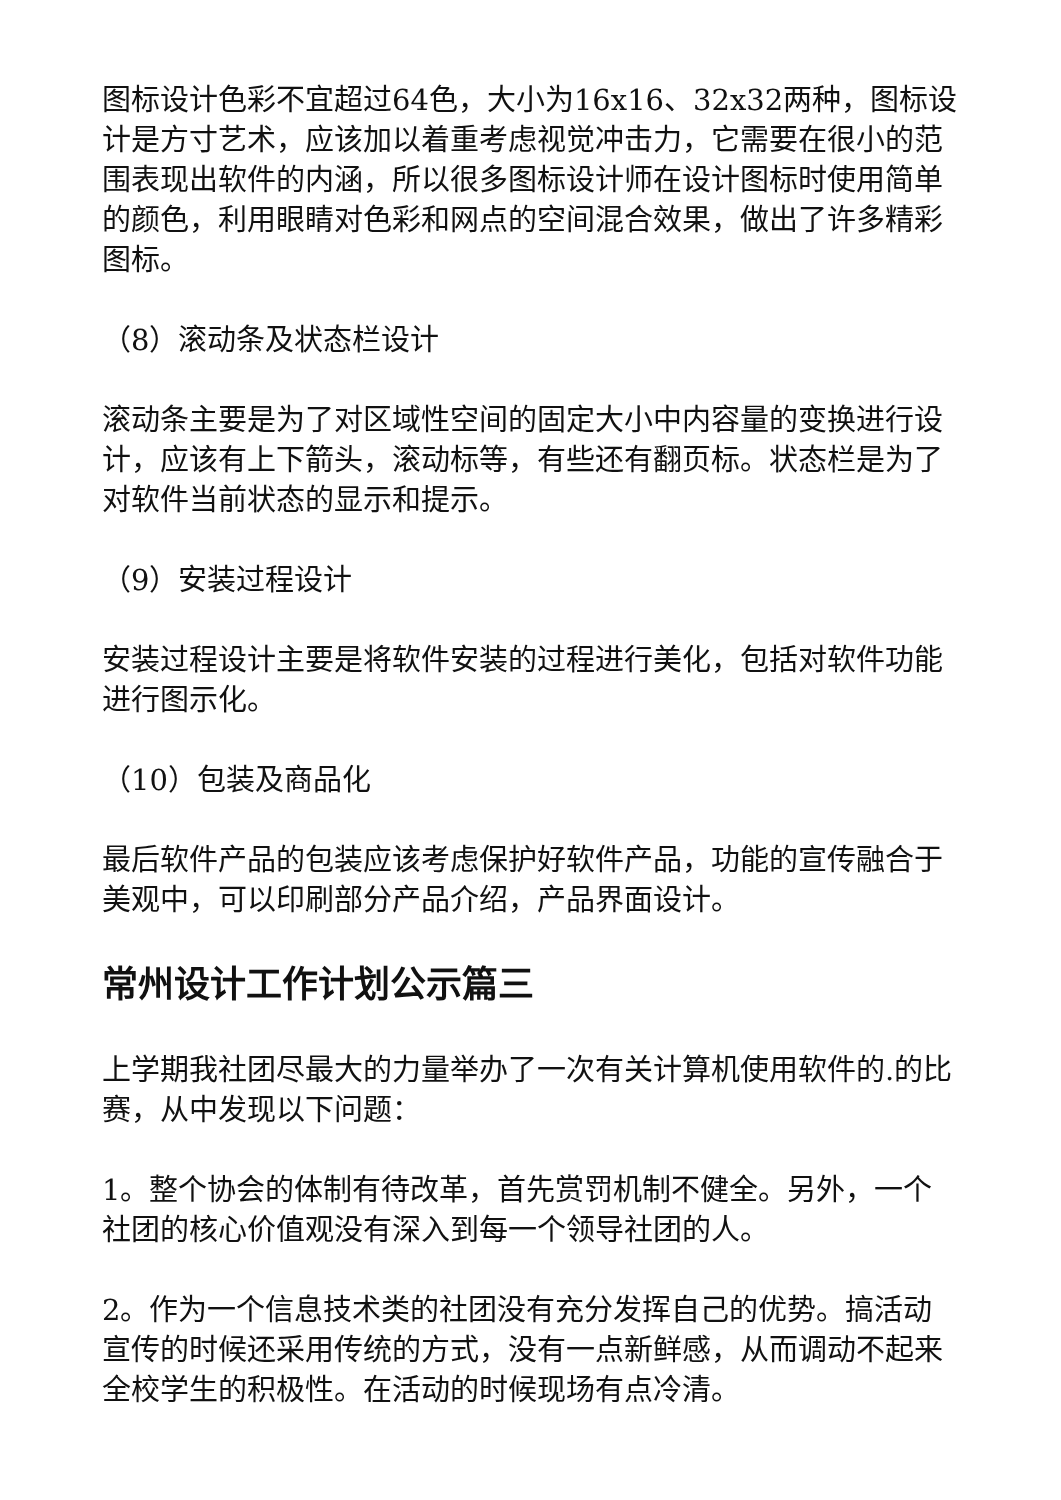图标设计色彩不宜超过64色，大小为16x16、32x32两种，图标设计是方寸艺术，应该加以着重考虑视觉冲击力，它需要在很小的范围表现出软件的内涵，所以很多图标设计师在设计图标时使用简单的颜色，利用眼睛对色彩和网点的空间混合效果，做出了许多精彩图标。
（8）滚动条及状态栏设计
滚动条主要是为了对区域性空间的固定大小中内容量的变换进行设计，应该有上下箭头，滚动标等，有些还有翻页标。状态栏是为了对软件当前状态的显示和提示。
（9）安装过程设计
安装过程设计主要是将软件安装的过程进行美化，包括对软件功能进行图示化。
（10）包装及商品化
最后软件产品的包装应该考虑保护好软件产品，功能的宣传融合于美观中，可以印刷部分产品介绍，产品界面设计。
常州设计工作计划公示篇三
上学期我社团尽最大的力量举办了一次有关计算机使用软件的.的比赛，从中发现以下问题：
1。整个协会的体制有待改革，首先赏罚机制不健全。另外，一个社团的核心价值观没有深入到每一个领导社团的人。
2。作为一个信息技术类的社团没有充分发挥自己的优势。搞活动宣传的时候还采用传统的方式，没有一点新鲜感，从而调动不起来全校学生的积极性。在活动的时候现场有点冷清。